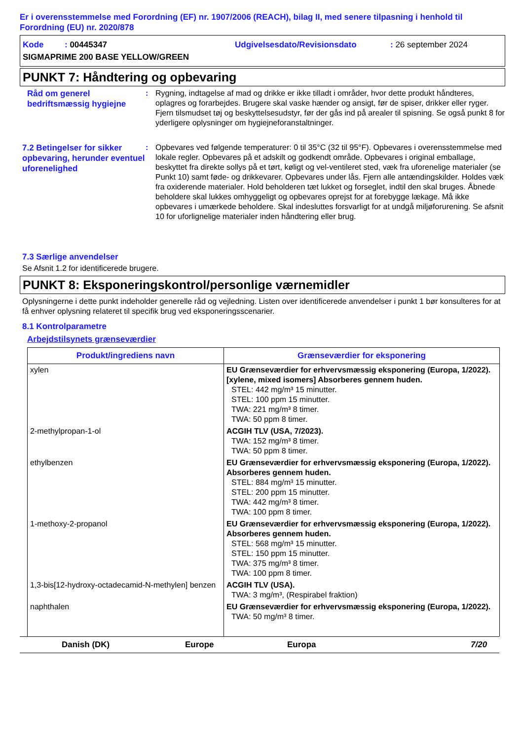Er i overensstemmelse med Forordning (EF) nr. 1907/2006 (REACH), bilag II, med senere tilpasning i henhold til Forordning (EU) nr. 2020/878
Kode : 00445347
Udgivelsesdato/Revisionsdato
: 26 september 2024
SIGMAPRIME 200 BASE YELLOW/GREEN
PUNKT 7: Håndtering og opbevaring
Råd om generel bedriftsmæssig hygiejne
: Rygning, indtagelse af mad og drikke er ikke tilladt i områder, hvor dette produkt håndteres, oplagres og forarbejdes. Brugere skal vaske hænder og ansigt, før de spiser, drikker eller ryger. Fjern tilsmudset tøj og beskyttelsesudstyr, før der gås ind på arealer til spisning. Se også punkt 8 for yderligere oplysninger om hygiejneforanstaltninger.
7.2 Betingelser for sikker opbevaring, herunder eventuel uforenelighed
: Opbevares ved følgende temperaturer: 0 til 35°C (32 til 95°F). Opbevares i overensstemmelse med lokale regler. Opbevares på et adskilt og godkendt område. Opbevares i original emballage, beskyttet fra direkte sollys på et tørt, køligt og vel-ventileret sted, væk fra uforenelige materialer (se Punkt 10) samt føde- og drikkevarer. Opbevares under lås. Fjern alle antændingskilder. Holdes væk fra oxiderende materialer. Hold beholderen tæt lukket og forseglet, indtil den skal bruges. Åbnede beholdere skal lukkes omhyggeligt og opbevares oprejst for at forebygge lækage. Må ikke opbevares i umærkede beholdere. Skal indesluttes forsvarligt for at undgå miljøforurening. Se afsnit 10 for uforlignelige materialer inden håndtering eller brug.
7.3 Særlige anvendelser
Se Afsnit 1.2 for identificerede brugere.
PUNKT 8: Eksponeringskontrol/personlige værnemidler
Oplysningerne i dette punkt indeholder generelle råd og vejledning. Listen over identificerede anvendelser i punkt 1 bør konsulteres for at få enhver oplysning relateret til specifik brug ved eksponeringsscenarier.
8.1 Kontrolparametre
Arbejdstilsynets grænseværdier
| Produkt/ingrediens navn | Grænseværdier for eksponering |
| --- | --- |
| xylen | EU Grænseværdier for erhvervsmæssig eksponering (Europa, 1/2022). [xylene, mixed isomers] Absorberes gennem huden. STEL: 442 mg/m³ 15 minutter. STEL: 100 ppm 15 minutter. TWA: 221 mg/m³ 8 timer. TWA: 50 ppm 8 timer. |
| 2-methylpropan-1-ol | ACGIH TLV (USA, 7/2023). TWA: 152 mg/m³ 8 timer. TWA: 50 ppm 8 timer. |
| ethylbenzen | EU Grænseværdier for erhvervsmæssig eksponering (Europa, 1/2022). Absorberes gennem huden. STEL: 884 mg/m³ 15 minutter. STEL: 200 ppm 15 minutter. TWA: 442 mg/m³ 8 timer. TWA: 100 ppm 8 timer. |
| 1-methoxy-2-propanol | EU Grænseværdier for erhvervsmæssig eksponering (Europa, 1/2022). Absorberes gennem huden. STEL: 568 mg/m³ 15 minutter. STEL: 150 ppm 15 minutter. TWA: 375 mg/m³ 8 timer. TWA: 100 ppm 8 timer. |
| 1,3-bis[12-hydroxy-octadecamid-N-methylen] benzen | ACGIH TLV (USA). TWA: 3 mg/m³, (Respirabel fraktion) |
| naphthalen | EU Grænseværdier for erhvervsmæssig eksponering (Europa, 1/2022). TWA: 50 mg/m³ 8 timer. |
Danish (DK) Europe Europa 7/20